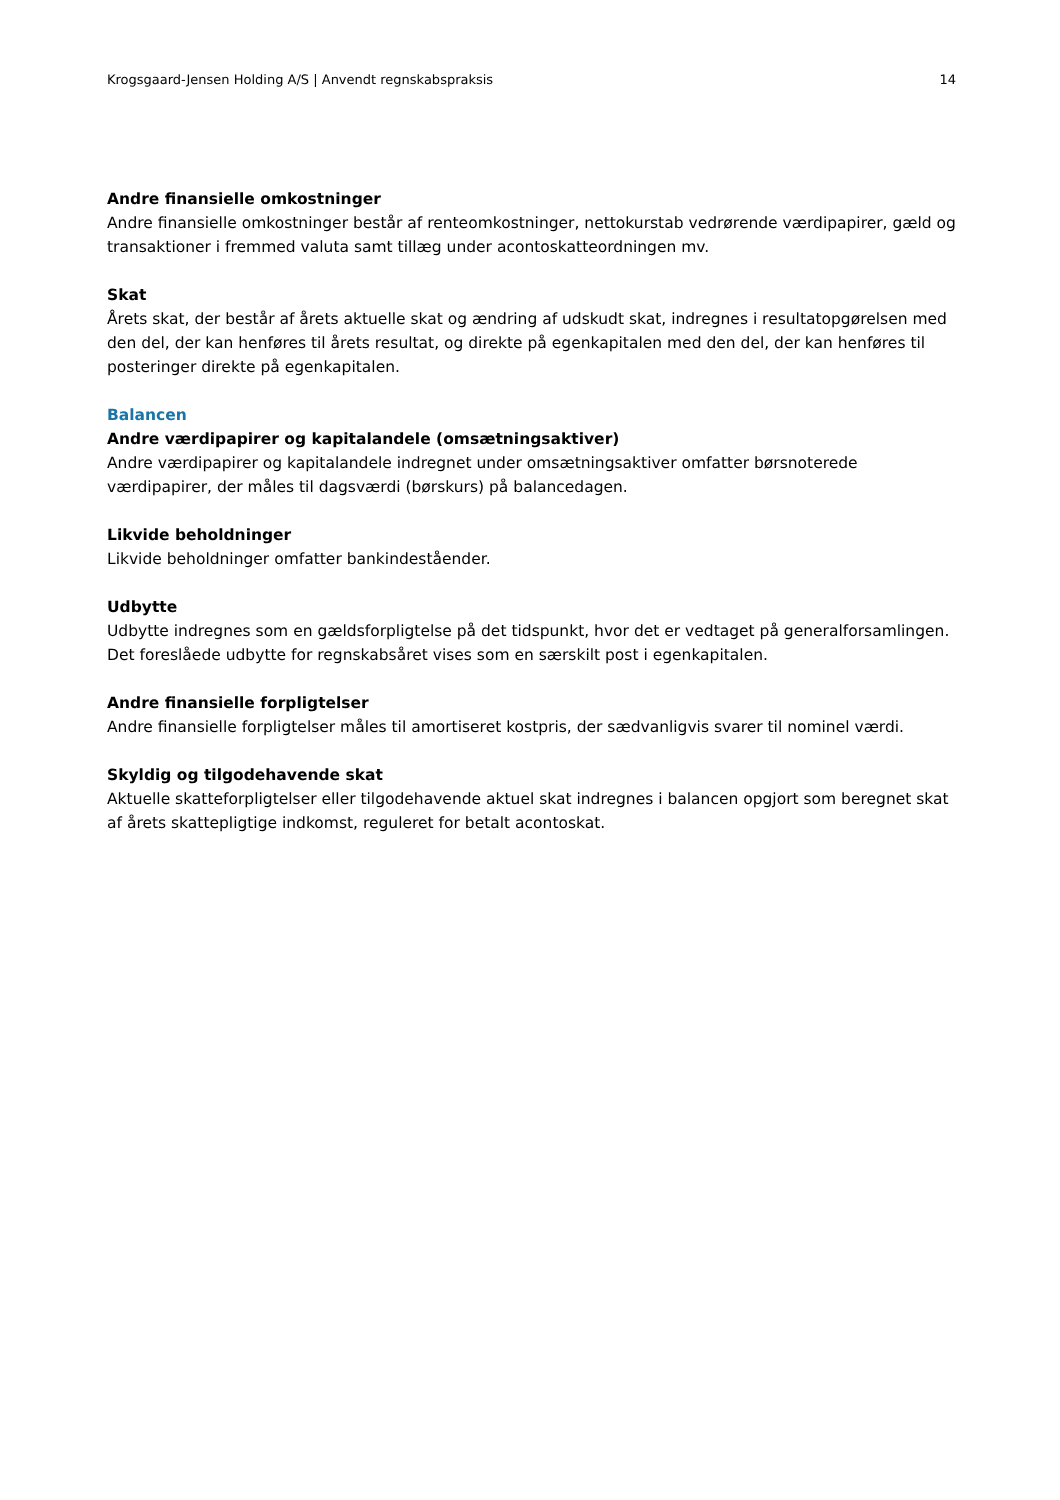Krogsgaard-Jensen Holding A/S | Anvendt regnskabspraksis 14
Andre finansielle omkostninger
Andre finansielle omkostninger består af renteomkostninger, nettokurstab vedrørende værdipapirer, gæld og transaktioner i fremmed valuta samt tillæg under acontoskatteordningen mv.
Skat
Årets skat, der består af årets aktuelle skat og ændring af udskudt skat, indregnes i resultatopgørelsen med den del, der kan henføres til årets resultat, og direkte på egenkapitalen med den del, der kan henføres til posteringer direkte på egenkapitalen.
Balancen
Andre værdipapirer og kapitalandele (omsætningsaktiver)
Andre værdipapirer og kapitalandele indregnet under omsætningsaktiver omfatter børsnoterede værdipapirer, der måles til dagsværdi (børskurs) på balancedagen.
Likvide beholdninger
Likvide beholdninger omfatter bankindeståender.
Udbytte
Udbytte indregnes som en gældsforpligtelse på det tidspunkt, hvor det er vedtaget på generalforsamlingen. Det foreslåede udbytte for regnskabsåret vises som en særskilt post i egenkapitalen.
Andre finansielle forpligtelser
Andre finansielle forpligtelser måles til amortiseret kostpris, der sædvanligvis svarer til nominel værdi.
Skyldig og tilgodehavende skat
Aktuelle skatteforpligtelser eller tilgodehavende aktuel skat indregnes i balancen opgjort som beregnet skat af årets skattepligtige indkomst, reguleret for betalt acontoskat.